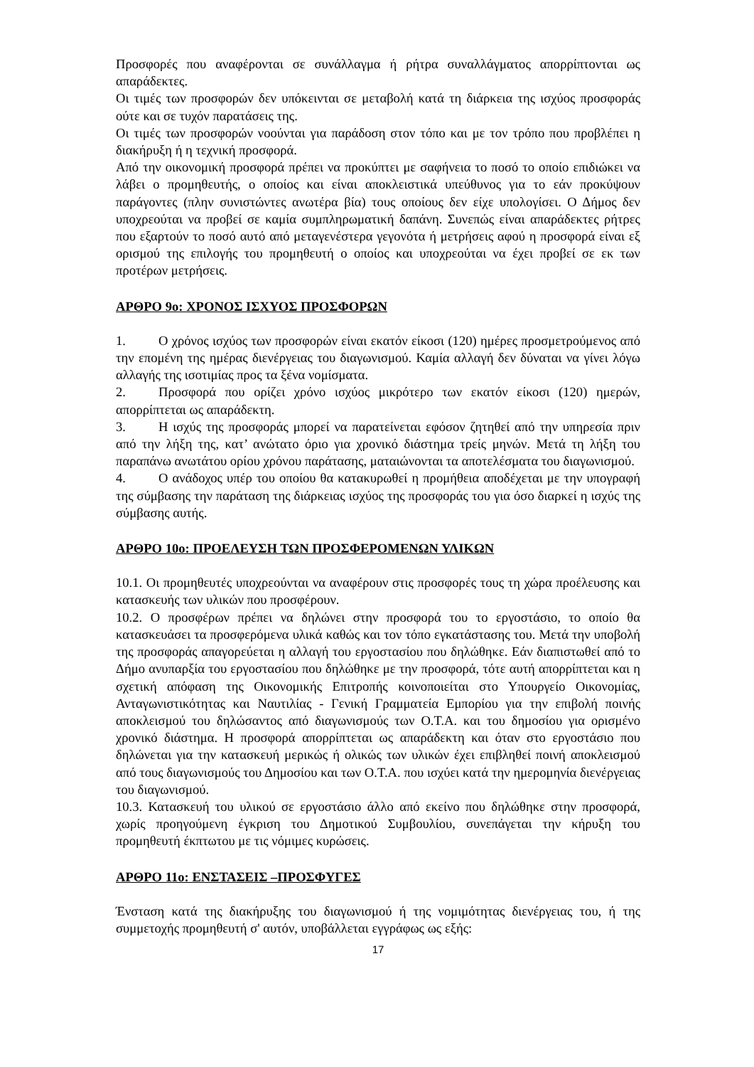Προσφορές που αναφέρονται σε συνάλλαγμα ή ρήτρα συναλλάγματος απορρίπτονται ως απαράδεκτες.
Οι τιμές των προσφορών δεν υπόκεινται σε μεταβολή κατά τη διάρκεια της ισχύος προσφοράς ούτε και σε τυχόν παρατάσεις της.
Οι τιμές των προσφορών νοούνται για παράδοση στον τόπο και με τον τρόπο που προβλέπει η διακήρυξη ή η τεχνική προσφορά.
Από την οικονομική προσφορά πρέπει να προκύπτει με σαφήνεια το ποσό το οποίο επιδιώκει να λάβει ο προμηθευτής, ο οποίος και είναι αποκλειστικά υπεύθυνος για το εάν προκύψουν παράγοντες (πλην συνιστώντες ανωτέρα βία) τους οποίους δεν είχε υπολογίσει. Ο Δήμος δεν υποχρεούται να προβεί σε καμία συμπληρωματική δαπάνη. Συνεπώς είναι απαράδεκτες ρήτρες που εξαρτούν το ποσό αυτό από μεταγενέστερα γεγονότα ή μετρήσεις αφού η προσφορά είναι εξ ορισμού της επιλογής του προμηθευτή ο οποίος και υποχρεούται να έχει προβεί σε εκ των προτέρων μετρήσεις.
ΑΡΘΡΟ 9ο: ΧΡΟΝΟΣ ΙΣΧΥΟΣ ΠΡΟΣΦΟΡΩΝ
1. Ο χρόνος ισχύος των προσφορών είναι εκατόν είκοσι (120) ημέρες προσμετρούμενος από την επομένη της ημέρας διενέργειας του διαγωνισμού. Καμία αλλαγή δεν δύναται να γίνει λόγω αλλαγής της ισοτιμίας προς τα ξένα νομίσματα.
2. Προσφορά που ορίζει χρόνο ισχύος μικρότερο των εκατόν είκοσι (120) ημερών, απορρίπτεται ως απαράδεκτη.
3. Η ισχύς της προσφοράς μπορεί να παρατείνεται εφόσον ζητηθεί από την υπηρεσία πριν από την λήξη της, κατ’ ανώτατο όριο για χρονικό διάστημα τρείς μηνών. Μετά τη λήξη του παραπάνω ανωτάτου ορίου χρόνου παράτασης, ματαιώνονται τα αποτελέσματα του διαγωνισμού.
4. Ο ανάδοχος υπέρ του οποίου θα κατακυρωθεί η προμήθεια αποδέχεται με την υπογραφή της σύμβασης την παράταση της διάρκειας ισχύος της προσφοράς του για όσο διαρκεί η ισχύς της σύμβασης αυτής.
ΑΡΘΡΟ 10ο: ΠΡΟΕΛΕΥΣΗ ΤΩΝ ΠΡΟΣΦΕΡΟΜΕΝΩΝ ΥΛΙΚΩΝ
10.1. Οι προμηθευτές υποχρεούνται να αναφέρουν στις προσφορές τους τη χώρα προέλευσης και κατασκευής των υλικών που προσφέρουν.
10.2. Ο προσφέρων πρέπει να δηλώνει στην προσφορά του το εργοστάσιο, το οποίο θα κατασκευάσει τα προσφερόμενα υλικά καθώς και τον τόπο εγκατάστασης του. Μετά την υποβολή της προσφοράς απαγορεύεται η αλλαγή του εργοστασίου που δηλώθηκε. Εάν διαπιστωθεί από το Δήμο ανυπαρξία του εργοστασίου που δηλώθηκε με την προσφορά, τότε αυτή απορρίπτεται και η σχετική απόφαση της Οικονομικής Επιτροπής κοινοποιείται στο Υπουργείο Οικονομίας, Ανταγωνιστικότητας και Ναυτιλίας - Γενική Γραμματεία Εμπορίου για την επιβολή ποινής αποκλεισμού του δηλώσαντος από διαγωνισμούς των Ο.Τ.Α. και του δημοσίου για ορισμένο χρονικό διάστημα. Η προσφορά απορρίπτεται ως απαράδεκτη και όταν στο εργοστάσιο που δηλώνεται για την κατασκευή μερικώς ή ολικώς των υλικών έχει επιβληθεί ποινή αποκλεισμού από τους διαγωνισμούς του Δημοσίου και των Ο.Τ.Α. που ισχύει κατά την ημερομηνία διενέργειας του διαγωνισμού.
10.3. Κατασκευή του υλικού σε εργοστάσιο άλλο από εκείνο που δηλώθηκε στην προσφορά, χωρίς προηγούμενη έγκριση του Δημοτικού Συμβουλίου, συνεπάγεται την κήρυξη του προμηθευτή έκπτωτου με τις νόμιμες κυρώσεις.
ΑΡΘΡΟ 11ο: ΕΝΣΤΑΣΕΙΣ –ΠΡΟΣΦΥΓΕΣ
Ένσταση κατά της διακήρυξης του διαγωνισμού ή της νομιμότητας διενέργειας του, ή της συμμετοχής προμηθευτή σ' αυτόν, υποβάλλεται εγγράφως ως εξής:
17